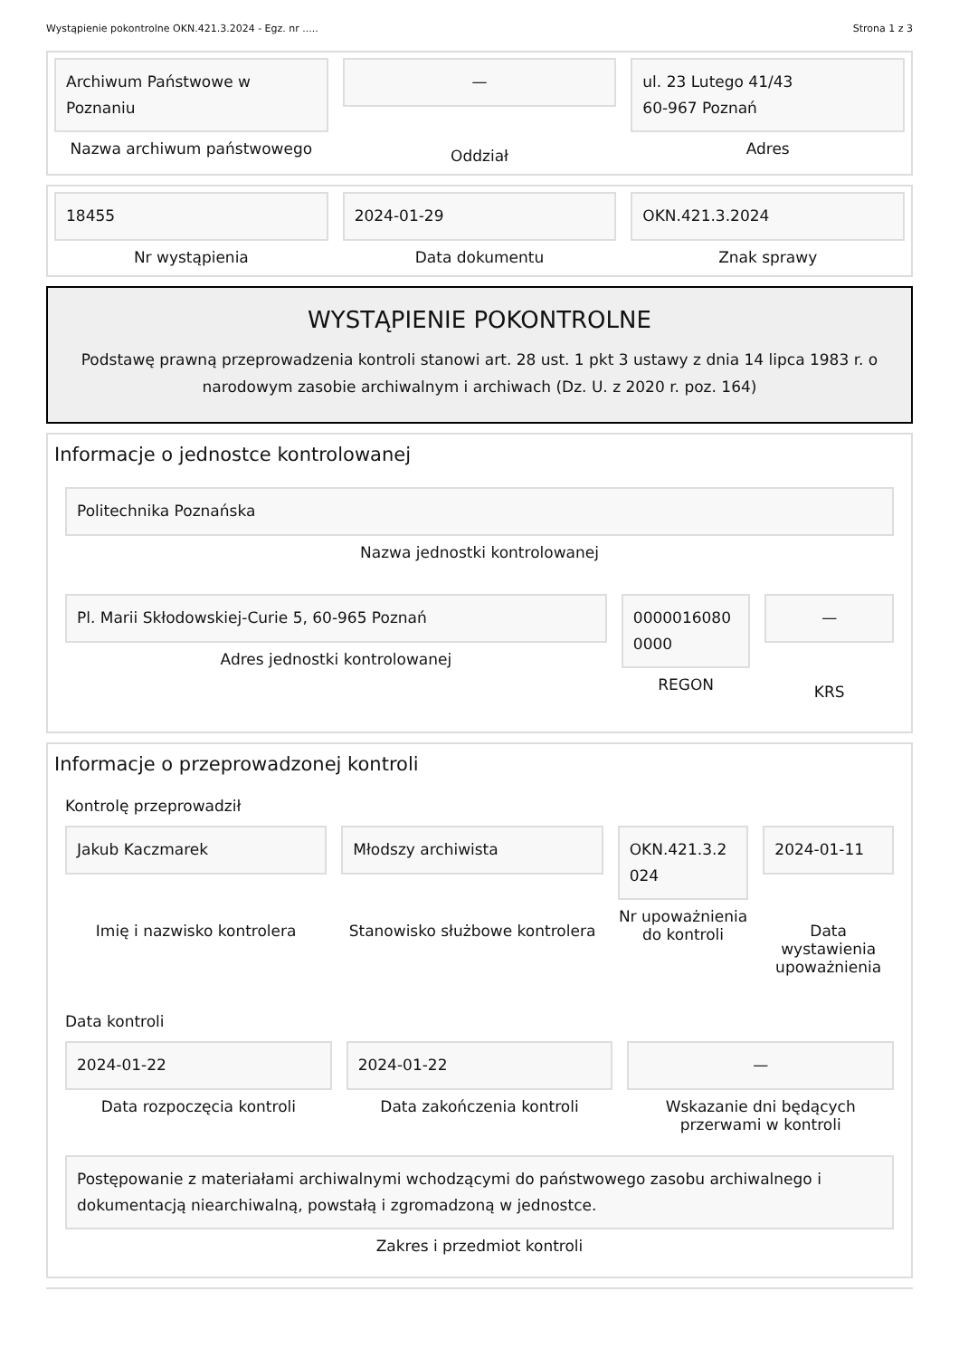Wystąpienie pokontrolne OKN.421.3.2024 - Egz. nr ..... Strona 1 z 3
Archiwum Państwowe w
Poznaniu
Nazwa archiwum państwowego
—
Oddział
ul. 23 Lutego 41/43
60-967 Poznań
Adres
18455
Nr wystąpienia
2024-01-29
Data dokumentu
OKN.421.3.2024
Znak sprawy
WYSTĄPIENIE POKONTROLNE
Podstawę prawną przeprowadzenia kontroli stanowi art. 28 ust. 1 pkt 3 ustawy z dnia 14 lipca 1983 r. o narodowym zasobie archiwalnym i archiwach (Dz. U. z 2020 r. poz. 164)
Informacje o jednostce kontrolowanej
Politechnika Poznańska
Nazwa jednostki kontrolowanej
Pl. Marii Skłodowskiej-Curie 5, 60-965 Poznań
Adres jednostki kontrolowanej
0000016080
0000
REGON
—
KRS
Informacje o przeprowadzonej kontroli
Kontrolę przeprowadził
Jakub Kaczmarek
Imię i nazwisko kontrolera
Młodszy archiwista
Stanowisko służbowe kontrolera
OKN.421.3.2
024
Nr upoważnienia do kontroli
2024-01-11
Data wystawienia upoważnienia
Data kontroli
2024-01-22
Data rozpoczęcia kontroli
2024-01-22
Data zakończenia kontroli
—
Wskazanie dni będących przerwami w kontroli
Postępowanie z materiałami archiwalnymi wchodzącymi do państwowego zasobu archiwalnego i dokumentacją niearchiwalną, powstałą i zgromadzoną w jednostce.
Zakres i przedmiot kontroli